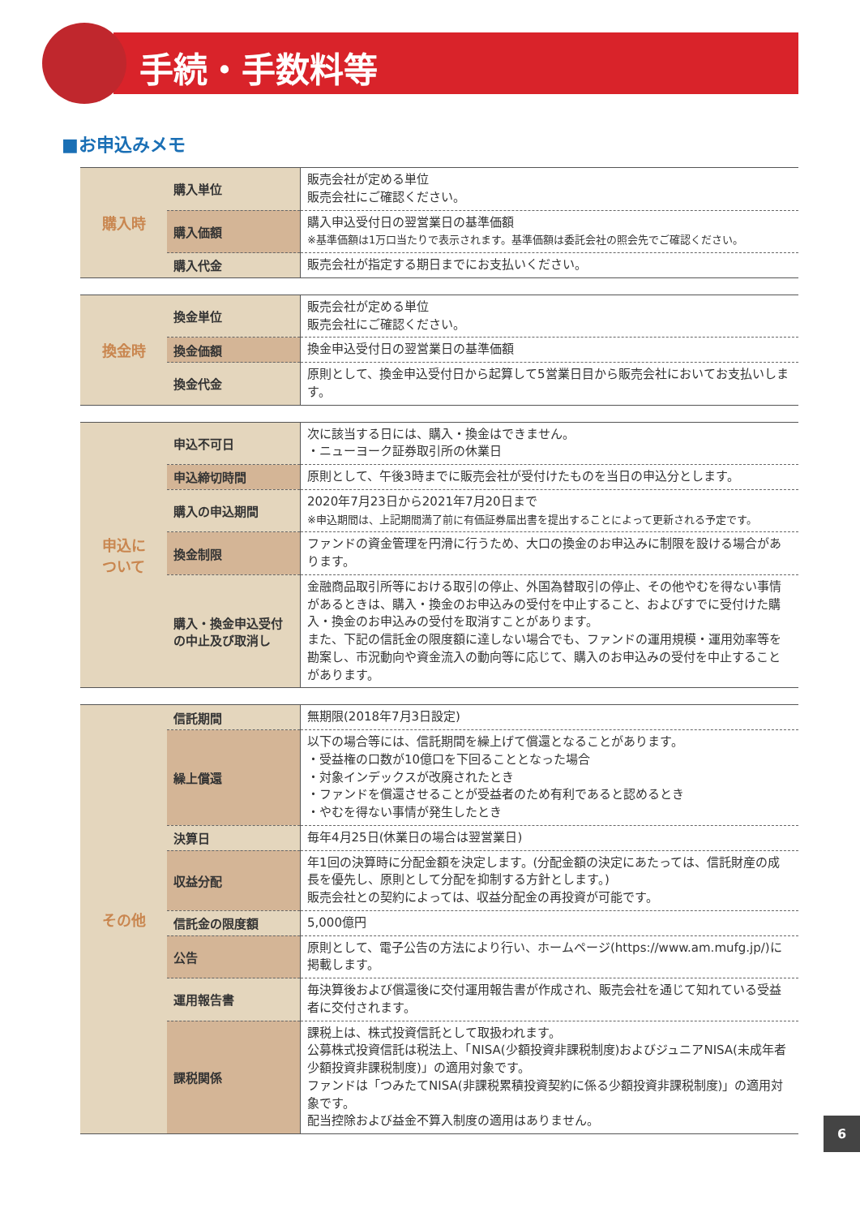手続・手数料等
■お申込みメモ
| 購入時 | 購入単位 | 販売会社が定める単位 販売会社にご確認ください。 |
| | 購入価額 | 購入申込受付日の翌営業日の基準価額 ※基準価額は1万口当たりで表示されます。基準価額は委託会社の照会先でご確認ください。 |
| | 購入代金 | 販売会社が指定する期日までにお支払いください。 |
| 換金時 | 換金単位 | 販売会社が定める単位 販売会社にご確認ください。 |
| | 換金価額 | 換金申込受付日の翌営業日の基準価額 |
| | 換金代金 | 原則として、換金申込受付日から起算して5営業日目から販売会社においてお支払いします。 |
| 申込に ついて | 申込不可日 | 次に該当する日には、購入・換金はできません。 ・ニューヨーク証券取引所の休業日 |
| | 申込締切時間 | 原則として、午後3時までに販売会社が受付けたものを当日の申込分とします。 |
| | 購入の申込期間 | 2020年7月23日から2021年7月20日まで ※申込期間は、上記期間満了前に有価証券届出書を提出することによって更新される予定です。 |
| | 換金制限 | ファンドの資金管理を円滑に行うため、大口の換金のお申込みに制限を設ける場合があります。 |
| | 購入・換金申込受付の中止及び取消し | 金融商品取引所等における取引の停止、外国為替取引の停止、その他やむを得ない事情があるときは、購入・換金のお申込みの受付を中止すること、およびすでに受付けた購入・換金のお申込みの受付を取消すことがあります。 また、下記の信託金の限度額に達しない場合でも、ファンドの運用規模・運用効率等を勘案し、市況動向や資金流入の動向等に応じて、購入のお申込みの受付を中止することがあります。 |
| その他 | 信託期間 | 無期限(2018年7月3日設定) |
| | 繰上償還 | 以下の場合等には、信託期間を繰上げて償還となることがあります。 ・受益権の口数が10億口を下回ることとなった場合 ・対象インデックスが改廃されたとき ・ファンドを償還させることが受益者のため有利であると認めるとき ・やむを得ない事情が発生したとき |
| | 決算日 | 毎年4月25日(休業日の場合は翌営業日) |
| | 収益分配 | 年1回の決算時に分配金額を決定します。(分配金額の決定にあたっては、信託財産の成長を優先し、原則として分配を抑制する方針とします。) 販売会社との契約によっては、収益分配金の再投資が可能です。 |
| | 信託金の限度額 | 5,000億円 |
| | 公告 | 原則として、電子公告の方法により行い、ホームページ(https://www.am.mufg.jp/)に掲載します。 |
| | 運用報告書 | 毎決算後および償還後に交付運用報告書が作成され、販売会社を通じて知れている受益者に交付されます。 |
| | 課税関係 | 課税上は、株式投資信託として取扱われます。 公募株式投資信託は税法上、「NISA(少額投資非課税制度)およびジュニアNISA(未成年者少額投資非課税制度)」の適用対象です。 ファンドは「つみたてNISA(非課税累積投資契約に係る少額投資非課税制度)」の適用対象です。 配当控除および益金不算入制度の適用はありません。 |
6